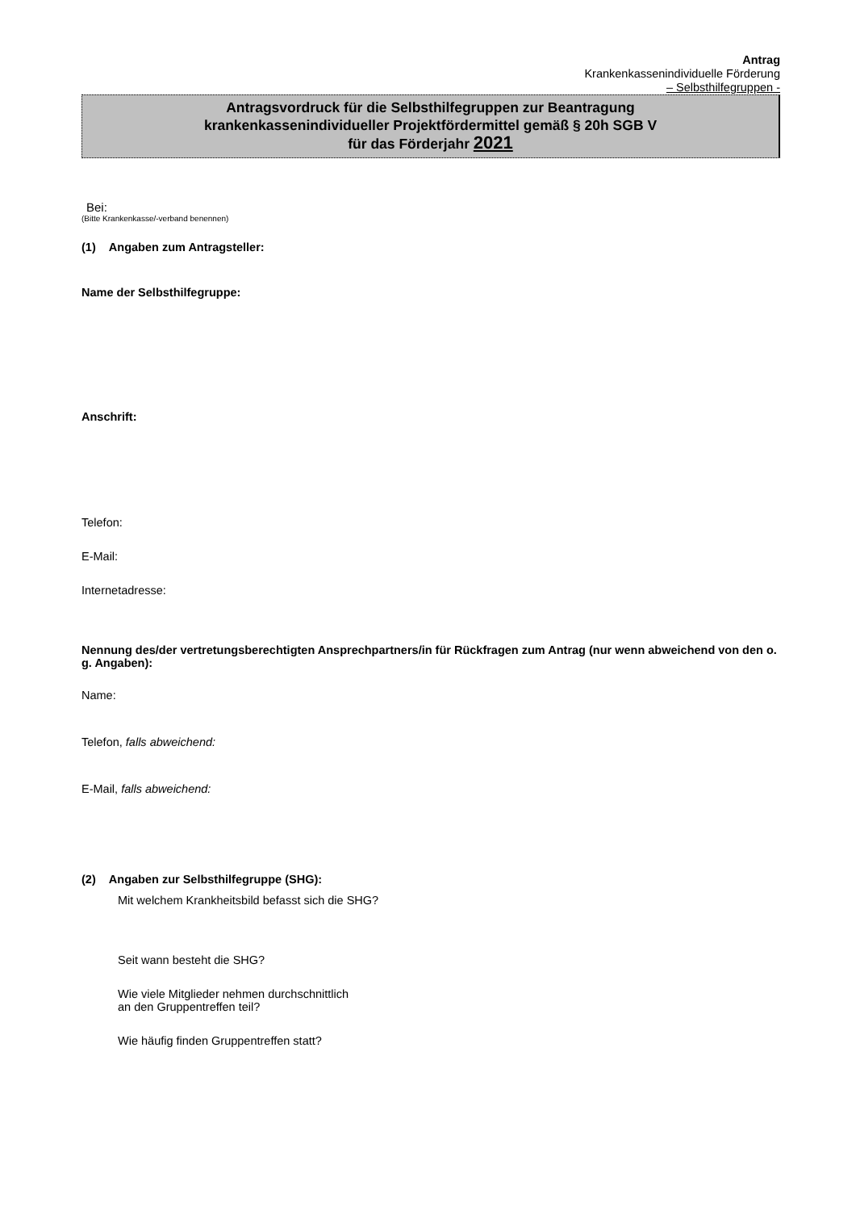Antrag
Krankenkassenindividuelle Förderung
– Selbsthilfegruppen -
Antragsvordruck für die Selbsthilfegruppen zur Beantragung
krankenkassenindividueller Projektfördermittel gemäß § 20h SGB V
für das Förderjahr 2021
Bei:
(Bitte Krankenkasse/-verband benennen)
(1) Angaben zum Antragsteller:
Name der Selbsthilfegruppe:
Anschrift:
Telefon:
E-Mail:
Internetadresse:
Nennung des/der vertretungsberechtigten Ansprechpartners/in für Rückfragen zum Antrag (nur wenn abweichend von den o. g. Angaben):
Name:
Telefon, falls abweichend:
E-Mail, falls abweichend:
(2) Angaben zur Selbsthilfegruppe (SHG):
Mit welchem Krankheitsbild befasst sich die SHG?
Seit wann besteht die SHG?
Wie viele Mitglieder nehmen durchschnittlich
an den Gruppentreffen teil?
Wie häufig finden Gruppentreffen statt?